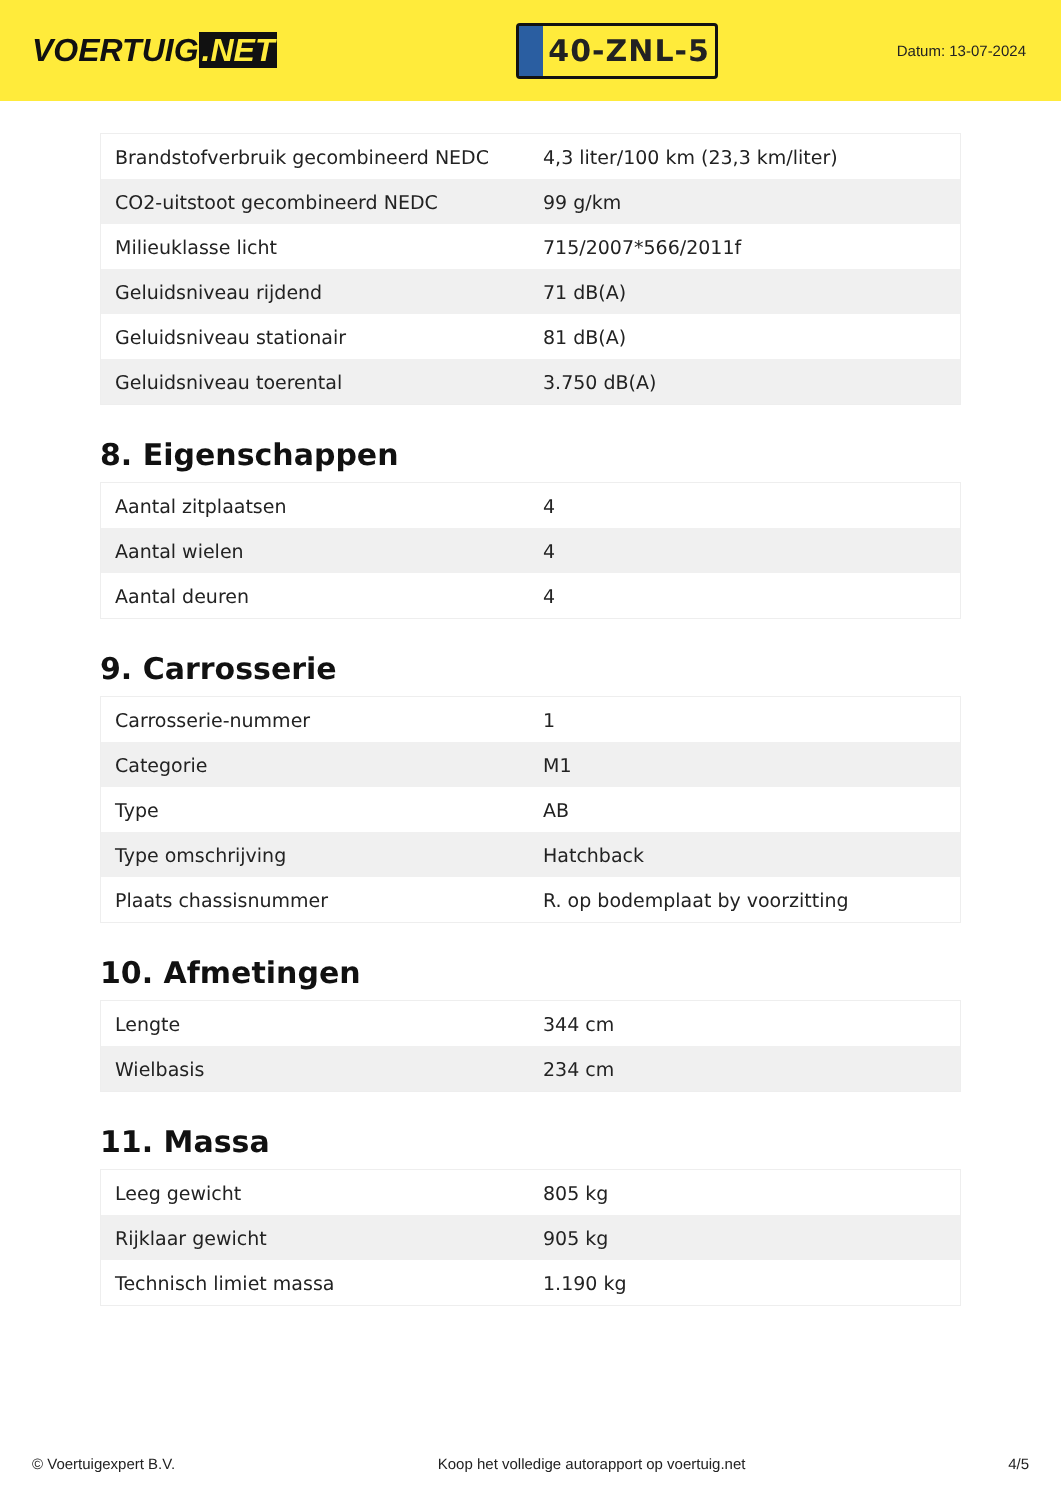VOERTUIG.NET
40-ZNL-5
Datum: 13-07-2024
| Brandstofverbruik gecombineerd NEDC | 4,3 liter/100 km (23,3 km/liter) |
| CO2-uitstoot gecombineerd NEDC | 99 g/km |
| Milieuklasse licht | 715/2007*566/2011f |
| Geluidsniveau rijdend | 71 dB(A) |
| Geluidsniveau stationair | 81 dB(A) |
| Geluidsniveau toerental | 3.750 dB(A) |
8. Eigenschappen
| Aantal zitplaatsen | 4 |
| Aantal wielen | 4 |
| Aantal deuren | 4 |
9. Carrosserie
| Carrosserie-nummer | 1 |
| Categorie | M1 |
| Type | AB |
| Type omschrijving | Hatchback |
| Plaats chassisnummer | R. op bodemplaat by voorzitting |
10. Afmetingen
| Lengte | 344 cm |
| Wielbasis | 234 cm |
11. Massa
| Leeg gewicht | 805 kg |
| Rijklaar gewicht | 905 kg |
| Technisch limiet massa | 1.190 kg |
© Voertuigexpert B.V. Koop het volledige autorapport op voertuig.net 4/5